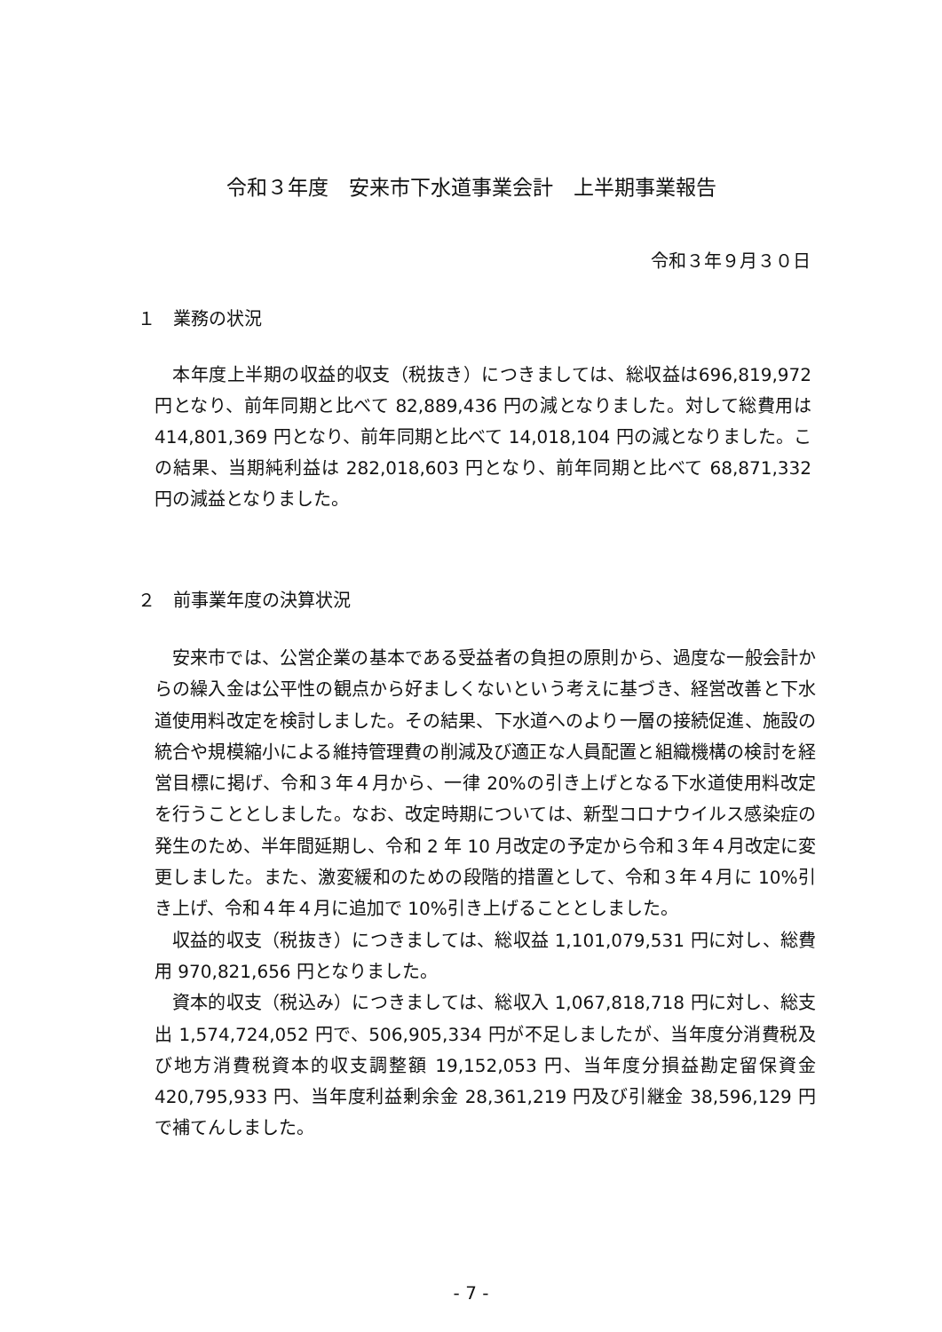令和３年度　安来市下水道事業会計　上半期事業報告
令和３年９月３０日
１　業務の状況
　本年度上半期の収益的収支（税抜き）につきましては、総収益は696,819,972 円となり、前年同期と比べて 82,889,436 円の減となりました。対して総費用は 414,801,369 円となり、前年同期と比べて 14,018,104 円の減となりました。この結果、当期純利益は 282,018,603 円となり、前年同期と比べて 68,871,332 円の減益となりました。
２　前事業年度の決算状況
安来市では、公営企業の基本である受益者の負担の原則から、過度な一般会計からの繰入金は公平性の観点から好ましくないという考えに基づき、経営改善と下水道使用料改定を検討しました。その結果、下水道へのより一層の接続促進、施設の統合や規模縮小による維持管理費の削減及び適正な人員配置と組織機構の検討を経営目標に掲げ、令和３年４月から、一律 20%の引き上げとなる下水道使用料改定を行うこととしました。なお、改定時期については、新型コロナウイルス感染症の発生のため、半年間延期し、令和 2 年 10 月改定の予定から令和３年４月改定に変更しました。また、激変緩和のための段階的措置として、令和３年４月に 10%引き上げ、令和４年４月に追加で 10%引き上げることとしました。
収益的収支（税抜き）につきましては、総収益 1,101,079,531 円に対し、総費用 970,821,656 円となりました。
資本的収支（税込み）につきましては、総収入 1,067,818,718 円に対し、総支出 1,574,724,052 円で、506,905,334 円が不足しましたが、当年度分消費税及び地方消費税資本的収支調整額 19,152,053 円、当年度分損益勘定留保資金 420,795,933 円、当年度利益剰余金 28,361,219 円及び引継金 38,596,129 円で補てんしました。
- 7 -